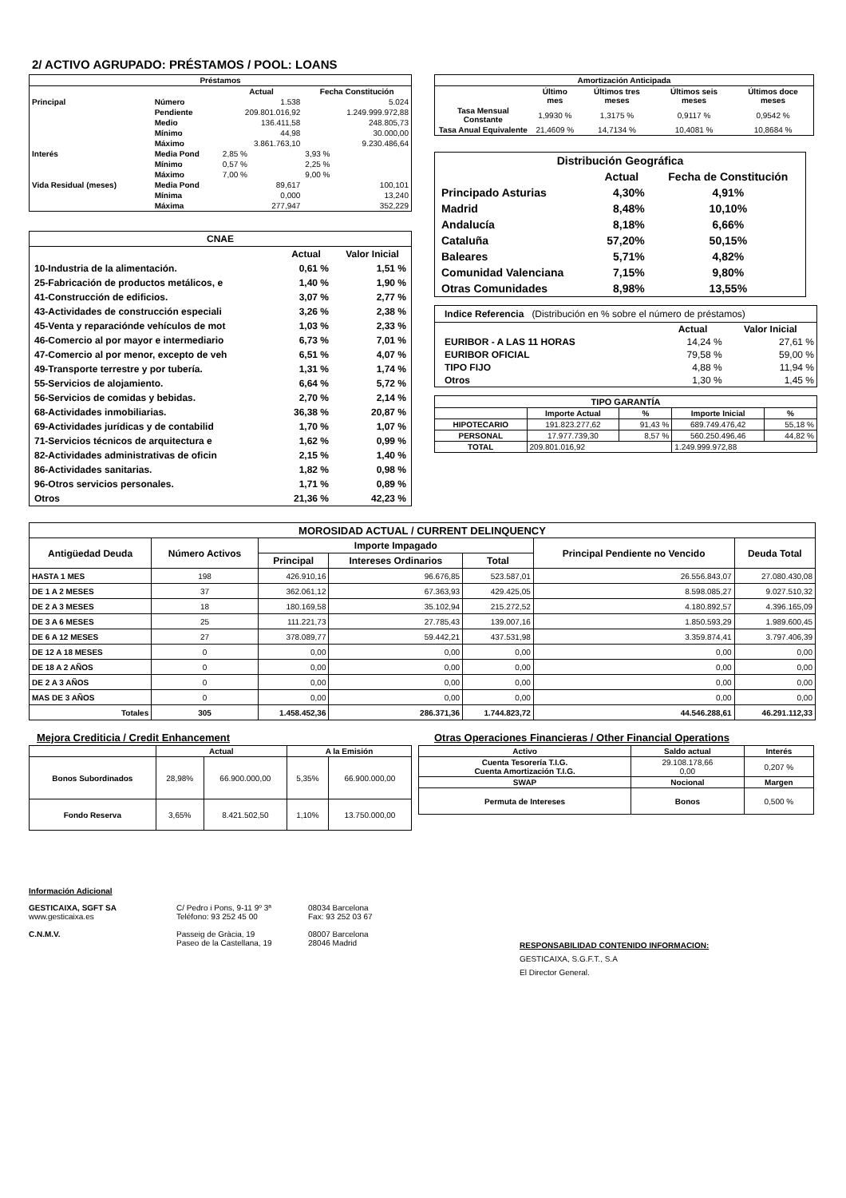2/ ACTIVO AGRUPADO: PRÉSTAMOS / POOL: LOANS
| Préstamos | | | |
| --- | --- | --- | --- |
| | | Actual | Fecha Constitución |
| Principal | Número | 1.538 | 5.024 |
| | Pendiente | 209.801.016,92 | 1.249.999.972,88 |
| | Medio | 136.411,58 | 248.805,73 |
| | Mínimo | 44,98 | 30.000,00 |
| | Máximo | 3.861.763,10 | 9.230.486,64 |
| Interés | Media Pond | 2,85 % | 3,93 % |
| | Mínimo | 0,57 % | 2,25 % |
| | Máximo | 7,00 % | 9,00 % |
| Vida Residual (meses) | Media Pond | 89,617 | 100,101 |
| | Mínima | 0,000 | 13,240 |
| | Máxima | 277,947 | 352,229 |
| CNAE | | |
| | Actual | Valor Inicial |
| 10-Industria de la alimentación. | 0,61 % | 1,51 % |
| 25-Fabricación de productos metálicos, e | 1,40 % | 1,90 % |
| 41-Construcción de edificios. | 3,07 % | 2,77 % |
| 43-Actividades de construcción especiali | 3,26 % | 2,38 % |
| 45-Venta y reparaciónde vehículos de mot | 1,03 % | 2,33 % |
| 46-Comercio al por mayor e intermediario | 6,73 % | 7,01 % |
| 47-Comercio al por menor, excepto de veh | 6,51 % | 4,07 % |
| 49-Transporte terrestre y por tubería. | 1,31 % | 1,74 % |
| 55-Servicios de alojamiento. | 6,64 % | 5,72 % |
| 56-Servicios de comidas y bebidas. | 2,70 % | 2,14 % |
| 68-Actividades inmobiliarias. | 36,38 % | 20,87 % |
| 69-Actividades jurídicas y de contabilid | 1,70 % | 1,07 % |
| 71-Servicios técnicos de arquitectura e | 1,62 % | 0,99 % |
| 82-Actividades administrativas de oficin | 2,15 % | 1,40 % |
| 86-Actividades sanitarias. | 1,82 % | 0,98 % |
| 96-Otros servicios personales. | 1,71 % | 0,89 % |
| Otros | 21,36 % | 42,23 % |
| Amortización Anticipada | | | | |
| --- | --- | --- | --- | --- |
| | Último mes | Últimos tres meses | Últimos seis meses | Últimos doce meses |
| Tasa Mensual Constante | 1,9930 % | 1,3175 % | 0,9117 % | 0,9542 % |
| Tasa Anual Equivalente | 21,4609 % | 14,7134 % | 10,4081 % | 10,8684 % |
| Distribución Geográfica | | |
| | Actual | Fecha de Constitución |
| Principado Asturias | 4,30% | 4,91% |
| Madrid | 8,48% | 10,10% |
| Andalucía | 8,18% | 6,66% |
| Cataluña | 57,20% | 50,15% |
| Baleares | 5,71% | 4,82% |
| Comunidad Valenciana | 7,15% | 9,80% |
| Otras Comunidades | 8,98% | 13,55% |
| Indice Referencia (Distribución en % sobre el número de préstamos) | | |
| | Actual | Valor Inicial |
| EURIBOR - A LAS 11 HORAS | 14,24 % | 27,61 % |
| EURIBOR OFICIAL | 79,58 % | 59,00 % |
| TIPO FIJO | 4,88 % | 11,94 % |
| Otros | 1,30 % | 1,45 % |
| TIPO GARANTÍA | | | | |
| --- | --- | --- | --- | --- |
| | Importe Actual | % | Importe Inicial | % |
| HIPOTECARIO | 191.823.277,62 | 91,43 % | 689.749.476,42 | 55,18 % |
| PERSONAL | 17.977.739,30 | 8,57 % | 560.250.496,46 | 44,82 % |
| TOTAL | 209.801.016,92 | | 1.249.999.972,88 | |
| MOROSIDAD ACTUAL / CURRENT DELINQUENCY | | | | | | |
| --- | --- | --- | --- | --- | --- | --- |
| Antigüedad Deuda | Número Activos | Importe Impagado | | | Principal Pendiente no Vencido | Deuda Total |
| | | Principal | Intereses Ordinarios | Total | | |
| HASTA 1 MES | 198 | 426.910,16 | 96.676,85 | 523.587,01 | 26.556.843,07 | 27.080.430,08 |
| DE 1 A 2 MESES | 37 | 362.061,12 | 67.363,93 | 429.425,05 | 8.598.085,27 | 9.027.510,32 |
| DE 2 A 3 MESES | 18 | 180.169,58 | 35.102,94 | 215.272,52 | 4.180.892,57 | 4.396.165,09 |
| DE 3 A 6 MESES | 25 | 111.221,73 | 27.785,43 | 139.007,16 | 1.850.593,29 | 1.989.600,45 |
| DE 6 A 12 MESES | 27 | 378.089,77 | 59.442,21 | 437.531,98 | 3.359.874,41 | 3.797.406,39 |
| DE 12 A 18 MESES | 0 | 0,00 | 0,00 | 0,00 | 0,00 | 0,00 |
| DE 18 A 2 AÑOS | 0 | 0,00 | 0,00 | 0,00 | 0,00 | 0,00 |
| DE 2 A 3 AÑOS | 0 | 0,00 | 0,00 | 0,00 | 0,00 | 0,00 |
| MAS DE 3 AÑOS | 0 | 0,00 | 0,00 | 0,00 | 0,00 | 0,00 |
| Totales | 305 | 1.458.452,36 | 286.371,36 | 1.744.823,72 | 44.546.288,61 | 46.291.112,33 |
Mejora Crediticia / Credit Enhancement
| | Actual | | A la Emisión | |
| --- | --- | --- | --- | --- |
| Bonos Subordinados | 28,98% | 66.900.000,00 | 5,35% | 66.900.000,00 |
| Fondo Reserva | 3,65% | 8.421.502,50 | 1,10% | 13.750.000,00 |
Otras Operaciones Financieras / Other Financial Operations
| Activo | Saldo actual | Interés |
| --- | --- | --- |
| Cuenta Tesorería T.I.G. Cuenta Amortización T.I.G. | 29.108.178,66 0,00 | 0,207 % |
| SWAP | Nocional | Margen |
| Permuta de Intereses | Bonos | 0,500 % |
Información Adicional
GESTICAIXA, SGFT SA
www.gesticaixa.es
C.N.M.V.
C/ Pedro i Pons, 9-11 9º 3ª
Teléfono: 93 252 45 00
Passeig de Gràcia, 19
Paseo de la Castellana, 19
08034 Barcelona
Fax: 93 252 03 67
08007 Barcelona
28046 Madrid
RESPONSABILIDAD CONTENIDO INFORMACION:
GESTICAIXA, S.G.F.T., S.A
El Director General.